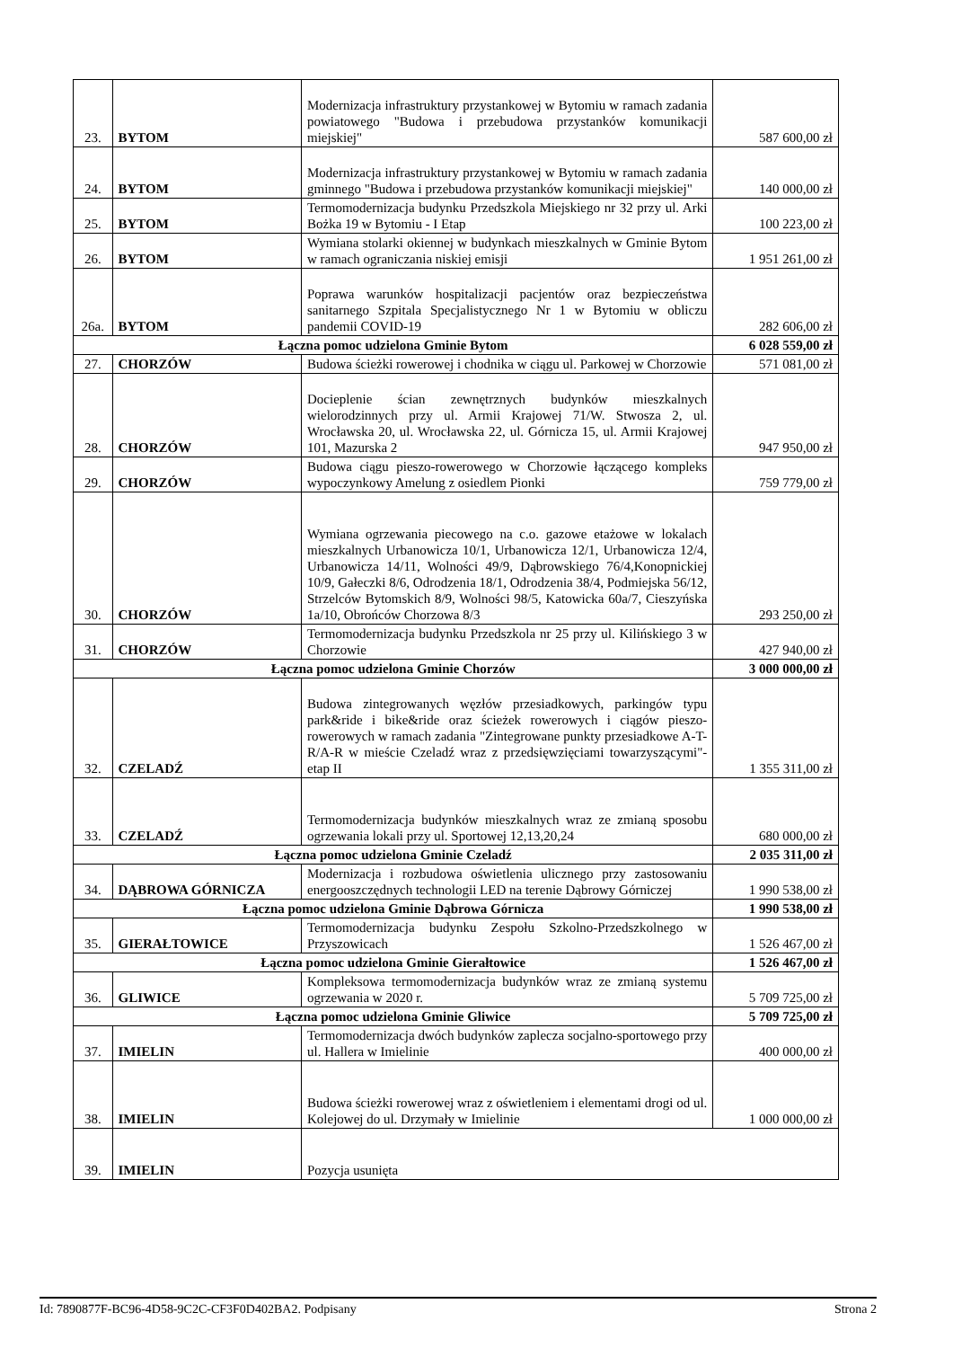| 23. | BYTOM | Modernizacja infrastruktury przystankowej w Bytomiu w ramach zadania powiatowego "Budowa i przebudowa przystanków komunikacji miejskiej" | 587 600,00 zł |
| 24. | BYTOM | Modernizacja infrastruktury przystankowej w Bytomiu w ramach zadania gminnego "Budowa i przebudowa przystanków komunikacji miejskiej" | 140 000,00 zł |
| 25. | BYTOM | Termomodernizacja budynku Przedszkola Miejskiego nr 32 przy ul. Arki Bożka 19 w Bytomiu - I Etap | 100 223,00 zł |
| 26. | BYTOM | Wymiana stolarki okiennej w budynkach mieszkalnych w Gminie Bytom w ramach ograniczania niskiej emisji | 1 951 261,00 zł |
| 26a. | BYTOM | Poprawa warunków hospitalizacji pacjentów oraz bezpieczeństwa sanitarnego Szpitala Specjalistycznego Nr 1 w Bytomiu w obliczu pandemii COVID-19 | 282 606,00 zł |
| Łączna pomoc udzielona Gminie Bytom | | | 6 028 559,00 zł |
| 27. | CHORZÓW | Budowa ścieżki rowerowej i chodnika w ciągu ul. Parkowej w Chorzowie | 571 081,00 zł |
| 28. | CHORZÓW | Docieplenie ścian zewnętrznych budynków mieszkalnych wielorodzinnych przy ul. Armii Krajowej 71/W. Stwosza 2, ul. Wrocławska 20, ul. Wrocławska 22, ul. Górnicza 15, ul. Armii Krajowej 101, Mazurska 2 | 947 950,00 zł |
| 29. | CHORZÓW | Budowa ciągu pieszo-rowerowego w Chorzowie łączącego kompleks wypoczynkowy Amelung z osiedlem Pionki | 759 779,00 zł |
| 30. | CHORZÓW | Wymiana ogrzewania piecowego na c.o. gazowe etażowe w lokalach mieszkalnych Urbanowicza 10/1, Urbanowicza 12/1, Urbanowicza 12/4, Urbanowicza 14/11, Wolności 49/9, Dąbrowskiego 76/4,Konopnickiej 10/9, Gałeczki 8/6, Odrodzenia 18/1, Odrodzenia 38/4, Podmiejska 56/12, Strzelców Bytomskich 8/9, Wolności 98/5, Katowicka 60a/7, Cieszyńska 1a/10, Obrońców Chorzowa 8/3 | 293 250,00 zł |
| 31. | CHORZÓW | Termomodernizacja budynku Przedszkola nr 25 przy ul. Kilińskiego 3 w Chorzowie | 427 940,00 zł |
| Łączna pomoc udzielona Gminie Chorzów | | | 3 000 000,00 zł |
| 32. | CZELADŹ | Budowa zintegrowanych węzłów przesiadkowych, parkingów typu park&ride i bike&ride oraz ścieżek rowerowych i ciągów pieszo-rowerowych w ramach zadania "Zintegrowane punkty przesiadkowe A-T-R/A-R w mieście Czeladź wraz z przedsięwzięciami towarzyszącymi"- etap II | 1 355 311,00 zł |
| 33. | CZELADŹ | Termomodernizacja budynków mieszkalnych wraz ze zmianą sposobu ogrzewania lokali przy ul. Sportowej 12,13,20,24 | 680 000,00 zł |
| Łączna pomoc udzielona Gminie Czeladź | | | 2 035 311,00 zł |
| 34. | DĄBROWA GÓRNICZA | Modernizacja i rozbudowa oświetlenia ulicznego przy zastosowaniu energooszczędnych technologii LED na terenie Dąbrowy Górniczej | 1 990 538,00 zł |
| Łączna pomoc udzielona Gminie Dąbrowa Górnicza | | | 1 990 538,00 zł |
| 35. | GIERAŁTOWICE | Termomodernizacja budynku Zespołu Szkolno-Przedszkolnego w Przyszowicach | 1 526 467,00 zł |
| Łączna pomoc udzielona Gminie Gierałtowice | | | 1 526 467,00 zł |
| 36. | GLIWICE | Kompleksowa termomodernizacja budynków wraz ze zmianą systemu ogrzewania w 2020 r. | 5 709 725,00 zł |
| Łączna pomoc udzielona Gminie Gliwice | | | 5 709 725,00 zł |
| 37. | IMIELIN | Termomodernizacja dwóch budynków zaplecza socjalno-sportowego przy ul. Hallera w Imielinie | 400 000,00 zł |
| 38. | IMIELIN | Budowa ścieżki rowerowej wraz z oświetleniem i elementami drogi od ul. Kolejowej do ul. Drzymały w Imielinie | 1 000 000,00 zł |
| 39. | IMIELIN | Pozycja usunięta | |
Id: 7890877F-BC96-4D58-9C2C-CF3F0D402BA2. Podpisany Strona 2